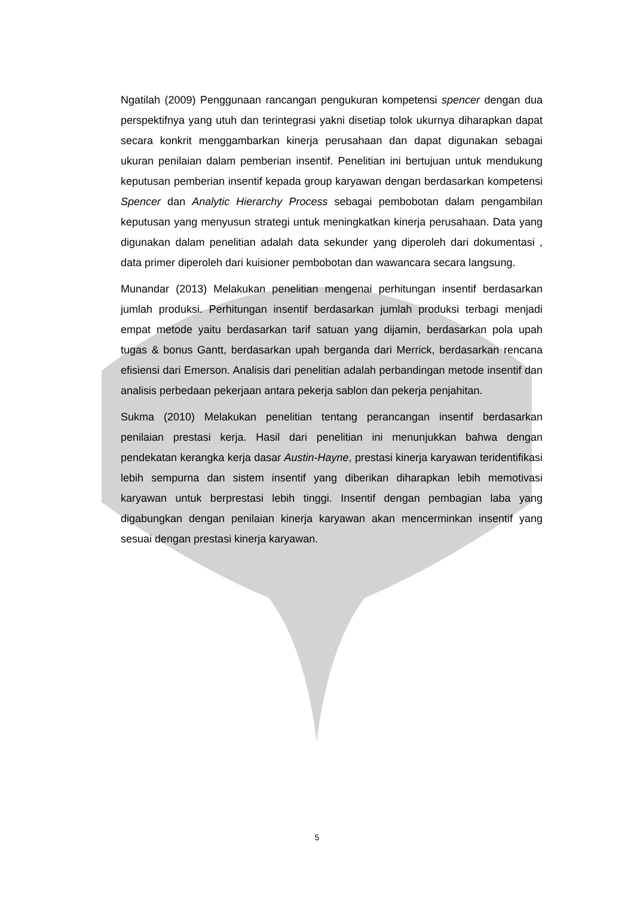Ngatilah (2009) Penggunaan rancangan pengukuran kompetensi spencer dengan dua perspektifnya yang utuh dan terintegrasi yakni disetiap tolok ukurnya diharapkan dapat secara konkrit menggambarkan kinerja perusahaan dan dapat digunakan sebagai ukuran penilaian dalam pemberian insentif. Penelitian ini bertujuan untuk mendukung keputusan pemberian insentif kepada group karyawan dengan berdasarkan kompetensi Spencer dan Analytic Hierarchy Process sebagai pembobotan dalam pengambilan keputusan yang menyusun strategi untuk meningkatkan kinerja perusahaan. Data yang digunakan dalam penelitian adalah data sekunder yang diperoleh dari dokumentasi , data primer diperoleh dari kuisioner pembobotan dan wawancara secara langsung.
Munandar (2013) Melakukan penelitian mengenai perhitungan insentif berdasarkan jumlah produksi. Perhitungan insentif berdasarkan jumlah produksi terbagi menjadi empat metode yaitu berdasarkan tarif satuan yang dijamin, berdasarkan pola upah tugas & bonus Gantt, berdasarkan upah berganda dari Merrick, berdasarkan rencana efisiensi dari Emerson. Analisis dari penelitian adalah perbandingan metode insentif dan analisis perbedaan pekerjaan antara pekerja sablon dan pekerja penjahitan.
Sukma (2010) Melakukan penelitian tentang perancangan insentif berdasarkan penilaian prestasi kerja. Hasil dari penelitian ini menunjukkan bahwa dengan pendekatan kerangka kerja dasar Austin-Hayne, prestasi kinerja karyawan teridentifikasi lebih sempurna dan sistem insentif yang diberikan diharapkan lebih memotivasi karyawan untuk berprestasi lebih tinggi. Insentif dengan pembagian laba yang digabungkan dengan penilaian kinerja karyawan akan mencerminkan insentif yang sesuai dengan prestasi kinerja karyawan.
5